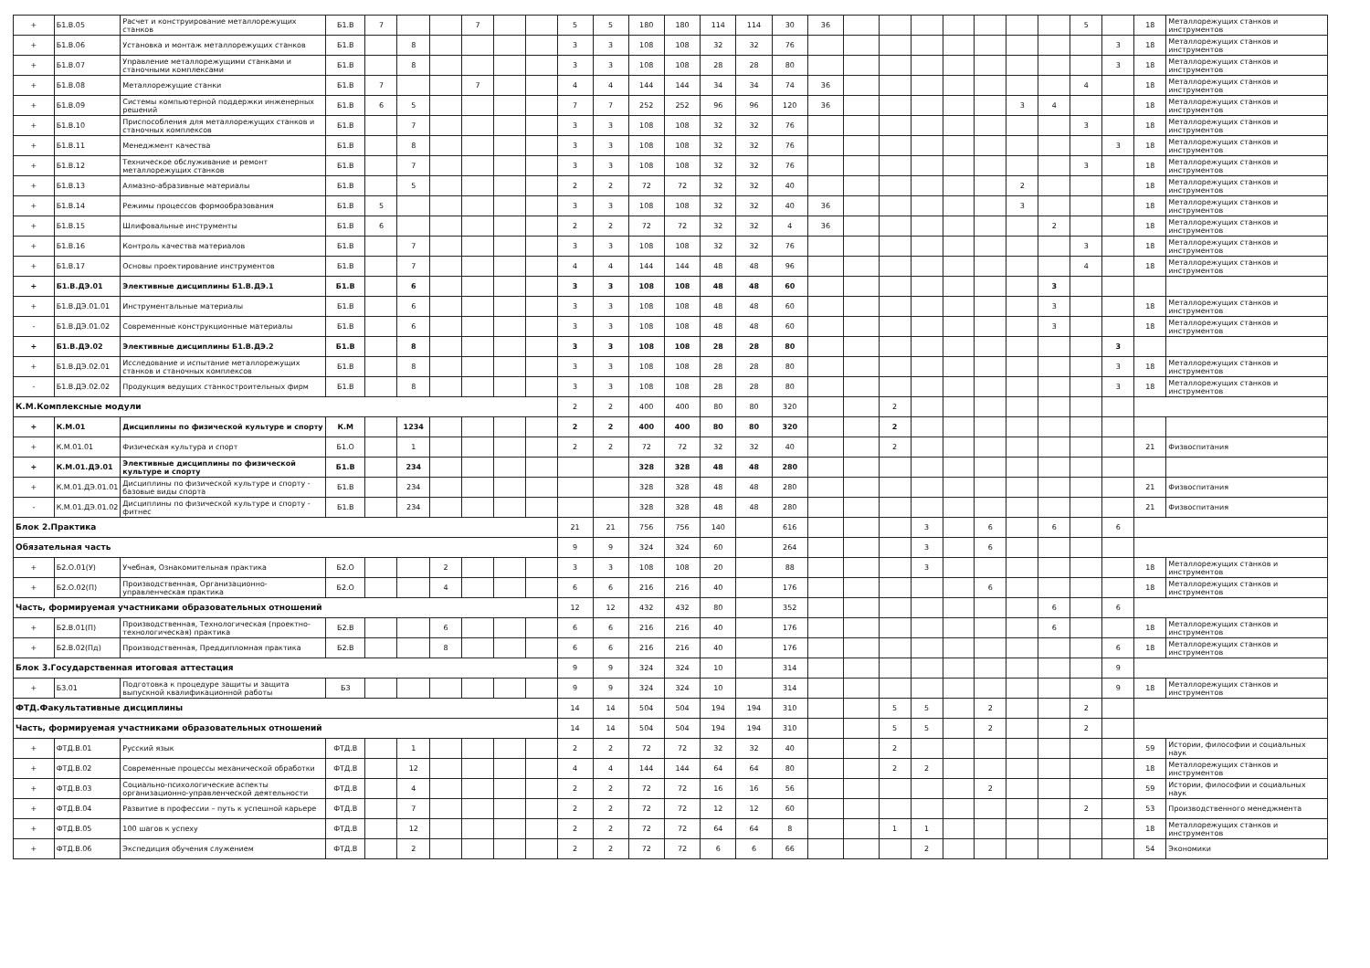| + | Б1.В.05 | Расчет и конструирование металлорежущих станков | Б1.В | 7 | | | 7 | | | 5 | 5 | 180 | 180 | 114 | 114 | 30 | 36 | | | | | | | | 5 | | 18 | Металлорежущих станков и инструментов |
| + | Б1.В.06 | Установка и монтаж металлорежущих станков | Б1.В | | 8 | | | | | 3 | 3 | 108 | 108 | 32 | 32 | 76 | | | | | | | | | | 3 | 18 | Металлорежущих станков и инструментов |
| + | Б1.В.07 | Управление металлорежущими станками и станочными комплексами | Б1.В | | 8 | | | | | 3 | 3 | 108 | 108 | 28 | 28 | 80 | | | | | | | | | | 3 | 18 | Металлорежущих станков и инструментов |
| + | Б1.В.08 | Металлорежущие станки | Б1.В | 7 | | | 7 | | | 4 | 4 | 144 | 144 | 34 | 34 | 74 | 36 | | | | | | | | 4 | | 18 | Металлорежущих станков и инструментов |
| + | Б1.В.09 | Системы компьютерной поддержки инженерных решений | Б1.В | 6 | 5 | | | | | 7 | 7 | 252 | 252 | 96 | 96 | 120 | 36 | | | | | | 3 | 4 | | | 18 | Металлорежущих станков и инструментов |
| + | Б1.В.10 | Приспособления для металлорежущих станков и станочных комплексов | Б1.В | | 7 | | | | | 3 | 3 | 108 | 108 | 32 | 32 | 76 | | | | | | | | | 3 | | 18 | Металлорежущих станков и инструментов |
| + | Б1.В.11 | Менеджмент качества | Б1.В | | 8 | | | | | 3 | 3 | 108 | 108 | 32 | 32 | 76 | | | | | | | | | | 3 | 18 | Металлорежущих станков и инструментов |
| + | Б1.В.12 | Техническое обслуживание и ремонт металлорежущих станков | Б1.В | | 7 | | | | | 3 | 3 | 108 | 108 | 32 | 32 | 76 | | | | | | | | | 3 | | 18 | Металлорежущих станков и инструментов |
| + | Б1.В.13 | Алмазно-абразивные материалы | Б1.В | | 5 | | | | | 2 | 2 | 72 | 72 | 32 | 32 | 40 | | | | | | | 2 | | | | 18 | Металлорежущих станков и инструментов |
| + | Б1.В.14 | Режимы процессов формообразования | Б1.В | 5 | | | | | | 3 | 3 | 108 | 108 | 32 | 32 | 40 | 36 | | | | | | 3 | | | | 18 | Металлорежущих станков и инструментов |
| + | Б1.В.15 | Шлифовальные инструменты | Б1.В | 6 | | | | | | 2 | 2 | 72 | 72 | 32 | 32 | 4 | 36 | | | | | | | 2 | | | 18 | Металлорежущих станков и инструментов |
| + | Б1.В.16 | Контроль качества материалов | Б1.В | | 7 | | | | | 3 | 3 | 108 | 108 | 32 | 32 | 76 | | | | | | | | | 3 | | 18 | Металлорежущих станков и инструментов |
| + | Б1.В.17 | Основы проектирование инструментов | Б1.В | | 7 | | | | | 4 | 4 | 144 | 144 | 48 | 48 | 96 | | | | | | | | | 4 | | 18 | Металлорежущих станков и инструментов |
| + | Б1.В.ДЭ.01 | Элективные дисциплины Б1.В.ДЭ.1 | Б1.В | | 6 | | | | | 3 | 3 | 108 | 108 | 48 | 48 | 60 | | | | | | | | 3 | | | | |
| + | Б1.В.ДЭ.01.01 | Инструментальные материалы | Б1.В | | 6 | | | | | 3 | 3 | 108 | 108 | 48 | 48 | 60 | | | | | | | | 3 | | | 18 | Металлорежущих станков и инструментов |
| - | Б1.В.ДЭ.01.02 | Современные конструкционные материалы | Б1.В | | 6 | | | | | 3 | 3 | 108 | 108 | 48 | 48 | 60 | | | | | | | | 3 | | | 18 | Металлорежущих станков и инструментов |
| + | Б1.В.ДЭ.02 | Элективные дисциплины Б1.В.ДЭ.2 | Б1.В | | 8 | | | | | 3 | 3 | 108 | 108 | 28 | 28 | 80 | | | | | | | | | | 3 | | |
| + | Б1.В.ДЭ.02.01 | Исследование и испытание металлорежущих станков и станочных комплексов | Б1.В | | 8 | | | | | 3 | 3 | 108 | 108 | 28 | 28 | 80 | | | | | | | | | | 3 | 18 | Металлорежущих станков и инструментов |
| - | Б1.В.ДЭ.02.02 | Продукция ведущих станкостроительных фирм | Б1.В | | 8 | | | | | 3 | 3 | 108 | 108 | 28 | 28 | 80 | | | | | | | | | | 3 | 18 | Металлорежущих станков и инструментов |
| К.М.Комплексные модули | | | | | | | | | | 2 | 2 | 400 | 400 | 80 | 80 | 320 | | | 2 | | | | | | | | | |
| + | К.М.01 | Дисциплины по физической культуре и спорту | К.М | | 1234 | | | | | 2 | 2 | 400 | 400 | 80 | 80 | 320 | | | 2 | | | | | | | | | |
| + | К.М.01.01 | Физическая культура и спорт | Б1.О | | 1 | | | | | 2 | 2 | 72 | 72 | 32 | 32 | 40 | | | 2 | | | | | | | | 21 | Физвоспитания |
| + | К.М.01.ДЭ.01 | Элективные дисциплины по физической культуре и спорту | Б1.В | | 234 | | | | | | | 328 | 328 | 48 | 48 | 280 | | | | | | | | | | | | |
| + | К.М.01.ДЭ.01.01 | Дисциплины по физической культуре и спорту - базовые виды спорта | Б1.В | | 234 | | | | | | | 328 | 328 | 48 | 48 | 280 | | | | | | | | | | | 21 | Физвоспитания |
| - | К.М.01.ДЭ.01.02 | Дисциплины по физической культуре и спорту - фитнес | Б1.В | | 234 | | | | | | | 328 | 328 | 48 | 48 | 280 | | | | | | | | | | | 21 | Физвоспитания |
| Блок 2.Практика | | | | | | | | | | 21 | 21 | 756 | 756 | 140 | | 616 | | | | 3 | | 6 | | 6 | | 6 | | |
| Обязательная часть | | | | | | | | | | 9 | 9 | 324 | 324 | 60 | | 264 | | | | 3 | | 6 | | | | | | |
| + | Б2.О.01(У) | Учебная, Ознакомительная практика | Б2.О | | | 2 | | | | 3 | 3 | 108 | 108 | 20 | | 88 | | | | 3 | | | | | | | 18 | Металлорежущих станков и инструментов |
| + | Б2.О.02(П) | Производственная, Организационно-управленческая практика | Б2.О | | | 4 | | | | 6 | 6 | 216 | 216 | 40 | | 176 | | | | | | 6 | | | | | 18 | Металлорежущих станков и инструментов |
| Часть, формируемая участниками образовательных отношений | | | | | | | | | | 12 | 12 | 432 | 432 | 80 | | 352 | | | | | | | | 6 | | 6 | | |
| + | Б2.В.01(П) | Производственная, Технологическая (проектно-технологическая) практика | Б2.В | | | 6 | | | | 6 | 6 | 216 | 216 | 40 | | 176 | | | | | | | | 6 | | | 18 | Металлорежущих станков и инструментов |
| + | Б2.В.02(Пд) | Производственная, Преддипломная практика | Б2.В | | | 8 | | | | 6 | 6 | 216 | 216 | 40 | | 176 | | | | | | | | | | 6 | 18 | Металлорежущих станков и инструментов |
| Блок 3.Государственная итоговая аттестация | | | | | | | | | | 9 | 9 | 324 | 324 | 10 | | 314 | | | | | | | | | | 9 | | |
| + | Б3.01 | Подготовка к процедуре защиты и защита выпускной квалификационной работы | Б3 | | | | | | | 9 | 9 | 324 | 324 | 10 | | 314 | | | | | | | | | | 9 | 18 | Металлорежущих станков и инструментов |
| ФТД.Факультативные дисциплины | | | | | | | | | | 14 | 14 | 504 | 504 | 194 | 194 | 310 | | | 5 | 5 | | 2 | | | 2 | | | |
| Часть, формируемая участниками образовательных отношений | | | | | | | | | | 14 | 14 | 504 | 504 | 194 | 194 | 310 | | | 5 | 5 | | 2 | | | 2 | | | |
| + | ФТД.В.01 | Русский язык | ФТД.В | | 1 | | | | | 2 | 2 | 72 | 72 | 32 | 32 | 40 | | | 2 | | | | | | | | 59 | Истории, философии и социальных наук |
| + | ФТД.В.02 | Современные процессы механической обработки | ФТД.В | | 12 | | | | | 4 | 4 | 144 | 144 | 64 | 64 | 80 | | | 2 | 2 | | | | | | | 18 | Металлорежущих станков и инструментов |
| + | ФТД.В.03 | Социально-психологические аспекты организационно-управленческой деятельности | ФТД.В | | 4 | | | | | 2 | 2 | 72 | 72 | 16 | 16 | 56 | | | | | | 2 | | | | | 59 | Истории, философии и социальных наук |
| + | ФТД.В.04 | Развитие в профессии – путь к успешной карьере | ФТД.В | | 7 | | | | | 2 | 2 | 72 | 72 | 12 | 12 | 60 | | | | | | | | | 2 | | 53 | Производственного менеджмента |
| + | ФТД.В.05 | 100 шагов к успеху | ФТД.В | | 12 | | | | | 2 | 2 | 72 | 72 | 64 | 64 | 8 | | | 1 | 1 | | | | | | | 18 | Металлорежущих станков и инструментов |
| + | ФТД.В.06 | Экспедиция обучения служением | ФТД.В | | 2 | | | | | 2 | 2 | 72 | 72 | 6 | 6 | 66 | | | | 2 | | | | | | | 54 | Экономики |